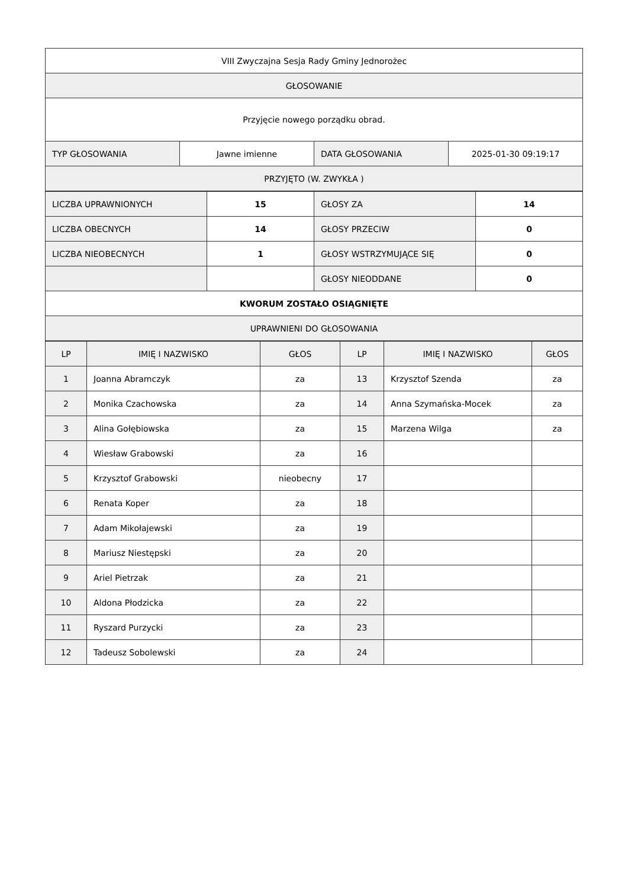| VIII Zwyczajna Sesja Rady Gminy Jednorożec | | | |
| GŁOSOWANIE | | | |
| Przyjęcie nowego porządku obrad. | | | |
| TYP GŁOSOWANIA | Jawne imienne | DATA GŁOSOWANIA | 2025-01-30 09:19:17 |
| PRZYJĘTO (W. ZWYKŁA ) | | | |
| LICZBA UPRAWNIONYCH | 15 | GŁOSY ZA | 14 |
| LICZBA OBECNYCH | 14 | GŁOSY PRZECIW | 0 |
| LICZBA NIEOBECNYCH | 1 | GŁOSY WSTRZYMUJĄCE SIĘ | 0 |
| | | GŁOSY NIEODDANE | 0 |
| KWORUM ZOSTAŁO OSIĄGNIĘTE | | | |
| UPRAWNIENI DO GŁOSOWANIA | | | |
| LP | IMIĘ I NAZWISKO | GŁOS | LP | IMIĘ I NAZWISKO | GŁOS |
| --- | --- | --- | --- | --- | --- |
| 1 | Joanna Abramczyk | za | 13 | Krzysztof Szenda | za |
| 2 | Monika Czachowska | za | 14 | Anna Szymańska-Mocek | za |
| 3 | Alina Gołębiowska | za | 15 | Marzena Wilga | za |
| 4 | Wiesław Grabowski | za | 16 | | |
| 5 | Krzysztof Grabowski | nieobecny | 17 | | |
| 6 | Renata Koper | za | 18 | | |
| 7 | Adam Mikołajewski | za | 19 | | |
| 8 | Mariusz Niestępski | za | 20 | | |
| 9 | Ariel Pietrzak | za | 21 | | |
| 10 | Aldona Płodzicka | za | 22 | | |
| 11 | Ryszard Purzycki | za | 23 | | |
| 12 | Tadeusz Sobolewski | za | 24 | | |